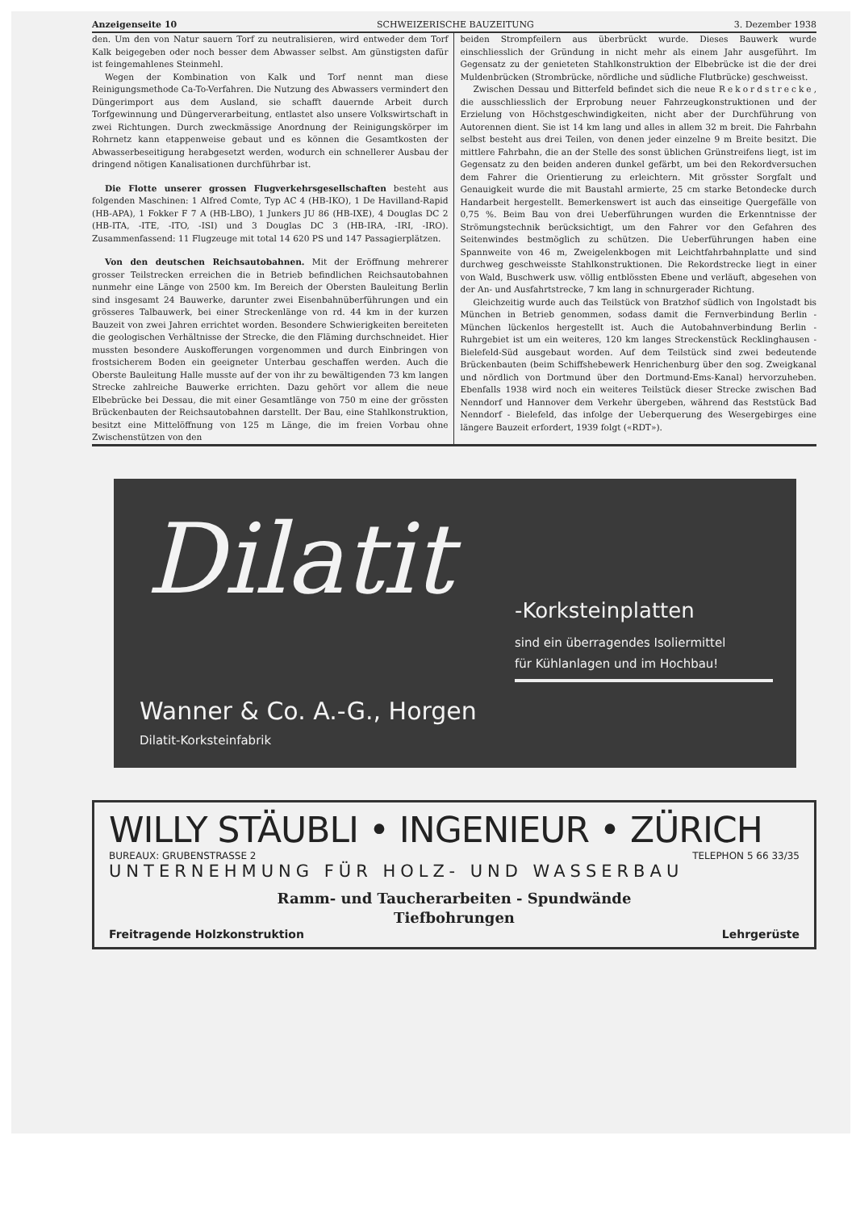Anzeigenseite 10 SCHWEIZERISCHE BAUZEITUNG 3. Dezember 1938
den. Um den von Natur sauern Torf zu neutralisieren, wird entweder dem Torf Kalk beigegeben oder noch besser dem Abwasser selbst. Am günstigsten dafür ist feingemahlenes Steinmehl.
Wegen der Kombination von Kalk und Torf nennt man diese Reinigungsmethode Ca-To-Verfahren. Die Nutzung des Abwassers vermindert den Düngerimport aus dem Ausland, sie schafft dauernde Arbeit durch Torfgewinnung und Düngerverarbeitung, entlastet also unsere Volkswirtschaft in zwei Richtungen. Durch zweckmässige Anordnung der Reinigungskörper im Rohrnetz kann etappenweise gebaut und es können die Gesamtkosten der Abwasserbeseitigung herabgesetzt werden, wodurch ein schnellerer Ausbau der dringend nötigen Kanalisationen durchführbar ist.
Die Flotte unserer grossen Flugverkehrsgesellschaften besteht aus folgenden Maschinen: 1 Alfred Comte, Typ AC 4 (HB-IKO), 1 De Havilland-Rapid (HB-APA), 1 Fokker F 7 A (HB-LBO), 1 Junkers JU 86 (HB-IXE), 4 Douglas DC 2 (HB-ITA, -ITE, -ITO, -ISI) und 3 Douglas DC 3 (HB-IRA, -IRI, -IRO). Zusammenfassend: 11 Flugzeuge mit total 14 620 PS und 147 Passagierplätzen.
Von den deutschen Reichsautobahnen. Mit der Eröffnung mehrerer grosser Teilstrecken erreichen die in Betrieb befindlichen Reichsautobahnen nunmehr eine Länge von 2500 km. Im Bereich der Obersten Bauleitung Berlin sind insgesamt 24 Bauwerke, darunter zwei Eisenbahnüberführungen und ein grösseres Talbauwerk, bei einer Streckenlänge von rd. 44 km in der kurzen Bauzeit von zwei Jahren errichtet worden. Besondere Schwierigkeiten bereiteten die geologischen Verhältnisse der Strecke, die den Fläming durchschneidet. Hier mussten besondere Auskofferungen vorgenommen und durch Einbringen von frostsicherem Boden ein geeigneter Unterbau geschaffen werden. Auch die Oberste Bauleitung Halle musste auf der von ihr zu bewältigenden 73 km langen Strecke zahlreiche Bauwerke errichten. Dazu gehört vor allem die neue Elbebrücke bei Dessau, die mit einer Gesamtlänge von 750 m eine der grössten Brückenbauten der Reichsautobahnen darstellt. Der Bau, eine Stahlkonstruktion, besitzt eine Mittelöffnung von 125 m Länge, die im freien Vorbau ohne Zwischenstützen von den
beiden Strompfeilern aus überbrückt wurde. Dieses Bauwerk wurde einschliesslich der Gründung in nicht mehr als einem Jahr ausgeführt. Im Gegensatz zu der genieteten Stahlkonstruktion der Elbebrücke ist die der drei Muldenbrücken (Strombrücke, nördliche und südliche Flutbrücke) geschweisst.
Zwischen Dessau und Bitterfeld befindet sich die neue Rekordstrecke, die ausschliesslich der Erprobung neuer Fahrzeugkonstruktionen und der Erzielung von Höchstgeschwindigkeiten, nicht aber der Durchführung von Autorennen dient. Sie ist 14 km lang und alles in allem 32 m breit. Die Fahrbahn selbst besteht aus drei Teilen, von denen jeder einzelne 9 m Breite besitzt. Die mittlere Fahrbahn, die an der Stelle des sonst üblichen Grünstreifens liegt, ist im Gegensatz zu den beiden anderen dunkel gefärbt, um bei den Rekordversuchen dem Fahrer die Orientierung zu erleichtern. Mit grösster Sorgfalt und Genauigkeit wurde die mit Baustahl armierte, 25 cm starke Betondecke durch Handarbeit hergestellt. Bemerkenswert ist auch das einseitige Quergefälle von 0,75 %. Beim Bau von drei Ueberführungen wurden die Erkenntnisse der Strömungstechnik berücksichtigt, um den Fahrer vor den Gefahren des Seitenwindes bestmöglich zu schützen. Die Ueberführungen haben eine Spannweite von 46 m, Zweigelenkbogen mit Leichtfahrbahnplatte und sind durchweg geschweisste Stahlkonstruktionen. Die Rekordstrecke liegt in einer von Wald, Buschwerk usw. völlig entblössten Ebene und verläuft, abgesehen von der An- und Ausfahrtstrecke, 7 km lang in schnurgerader Richtung.
Gleichzeitig wurde auch das Teilstück von Bratzhof südlich von Ingolstadt bis München in Betrieb genommen, sodass damit die Fernverbindung Berlin - München lückenlos hergestellt ist. Auch die Autobahnverbindung Berlin - Ruhrgebiet ist um ein weiteres, 120 km langes Streckenstück Recklinghausen - Bielefeld-Süd ausgebaut worden. Auf dem Teilstück sind zwei bedeutende Brückenbauten (beim Schiffshebewerk Henrichenburg über den sog. Zweigkanal und nördlich von Dortmund über den Dortmund-Ems-Kanal) hervorzuheben. Ebenfalls 1938 wird noch ein weiteres Teilstück dieser Strecke zwischen Bad Nenndorf und Hannover dem Verkehr übergeben, während das Reststück Bad Nenndorf - Bielefeld, das infolge der Ueberquerung des Wesergebirges eine längere Bauzeit erfordert, 1939 folgt («RDT»).
Dilatit -Korksteinplatten
sind ein überragendes Isoliermittel
für Kühlanlagen und im Hochbau!
Wanner & Co. A.-G., Horgen
Dilatit-Korksteinfabrik
WILLY STÄUBLI • INGENIEUR • ZÜRICH
BUREAUX: GRUBENSTRASSE 2 TELEPHON 5 66 33/35
UNTERNEHMUNG FÜR HOLZ- UND WASSERBAU
Ramm- und Taucherarbeiten - Spundwände
Tiefbohrungen
Freitragende Holzkonstruktion Lehrgerüste